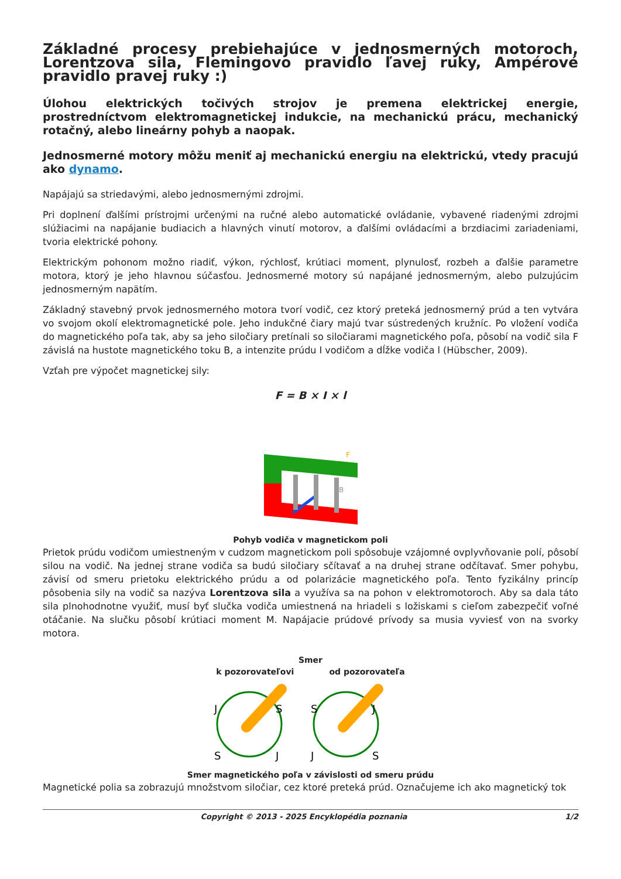Základné procesy prebiehajúce v jednosmerných motoroch, Lorentzova sila, Flemingovo pravidlo ľavej ruky, Ampérové pravidlo pravej ruky :)
Úlohou elektrických točivých strojov je premena elektrickej energie, prostredníctvom elektromagnetickej indukcie, na mechanickú prácu, mechanický rotačný, alebo lineárny pohyb a naopak.
Jednosmerné motory môžu meniť aj mechanickú energiu na elektrickú, vtedy pracujú ako dynamo.
Napájajú sa striedavými, alebo jednosmernými zdrojmi.
Pri doplnení ďalšími prístrojmi určenými na ručné alebo automatické ovládanie, vybavené riadenými zdrojmi slúžiacimi na napájanie budiacich a hlavných vinutí motorov, a ďalšími ovládacími a brzdiacimi zariadeniami, tvoria elektrické pohony.
Elektrickým pohonom možno riadiť, výkon, rýchlosť, krútiaci moment, plynulosť, rozbeh a ďalšie parametre motora, ktorý je jeho hlavnou súčasťou. Jednosmerné motory sú napájané jednosmerným, alebo pulzujúcim jednosmerným napätím.
Základný stavebný prvok jednosmerného motora tvorí vodič, cez ktorý preteká jednosmerný prúd a ten vytvára vo svojom okolí elektromagnetické pole. Jeho indukčné čiary majú tvar sústredených kružníc. Po vložení vodiča do magnetického poľa tak, aby sa jeho siločiary pretínali so siločiarami magnetického poľa, pôsobí na vodič sila F závislá na hustote magnetického toku B, a intenzite prúdu I vodičom a dĺžke vodiča l (Hübscher, 2009).
Vzťah pre výpočet magnetickej sily:
F = B × I × l
F
B
Pohyb vodiča v magnetickom poli
Prietok prúdu vodičom umiestneným v cudzom magnetickom poli spôsobuje vzájomné ovplyvňovanie polí, pôsobí silou na vodič. Na jednej strane vodiča sa budú siločiary sčítavať a na druhej strane odčítavať. Smer pohybu, závisí od smeru prietoku elektrického prúdu a od polarizácie magnetického poľa. Tento fyzikálny princíp pôsobenia sily na vodič sa nazýva Lorentzova sila a využíva sa na pohon v elektromotoroch. Aby sa dala táto sila plnohodnotne využiť, musí byť slučka vodiča umiestnená na hriadeli s ložiskami s cieľom zabezpečiť voľné otáčanie. Na slučku pôsobí krútiaci moment M. Napájacie prúdové prívody sa musia vyviesť von na svorky motora.
Smer
k pozorovateľovi od pozorovateľa
J
S
S
J
S
J
J
S
Smer magnetického poľa v závislosti od smeru prúdu
Magnetické polia sa zobrazujú množstvom siločiar, cez ktoré preteká prúd. Označujeme ich ako magnetický tok
Copyright © 2013 - 2025 Encyklopédia poznania 1/2